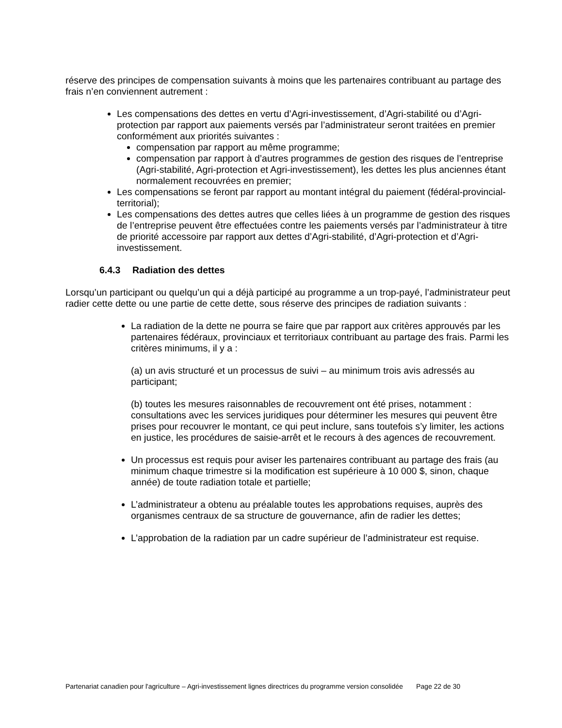réserve des principes de compensation suivants à moins que les partenaires contribuant au partage des frais n’en conviennent autrement :
Les compensations des dettes en vertu d’Agri-investissement, d’Agri-stabilité ou d’Agri-protection par rapport aux paiements versés par l’administrateur seront traitées en premier conformément aux priorités suivantes :
compensation par rapport au même programme;
compensation par rapport à d’autres programmes de gestion des risques de l’entreprise (Agri-stabilité, Agri-protection et Agri-investissement), les dettes les plus anciennes étant normalement recouvrées en premier;
Les compensations se feront par rapport au montant intégral du paiement (fédéral-provincial-territorial);
Les compensations des dettes autres que celles liées à un programme de gestion des risques de l’entreprise peuvent être effectuées contre les paiements versés par l’administrateur à titre de priorité accessoire par rapport aux dettes d’Agri-stabilité, d’Agri-protection et d’Agri-investissement.
6.4.3 Radiation des dettes
Lorsqu’un participant ou quelqu’un qui a déjà participé au programme a un trop-payé, l’administrateur peut radier cette dette ou une partie de cette dette, sous réserve des principes de radiation suivants :
La radiation de la dette ne pourra se faire que par rapport aux critères approuvés par les partenaires fédéraux, provinciaux et territoriaux contribuant au partage des frais. Parmi les critères minimums, il y a :
(a) un avis structuré et un processus de suivi – au minimum trois avis adressés au participant;
(b) toutes les mesures raisonnables de recouvrement ont été prises, notamment : consultations avec les services juridiques pour déterminer les mesures qui peuvent être prises pour recouvrer le montant, ce qui peut inclure, sans toutefois s’y limiter, les actions en justice, les procédures de saisie-arrêt et le recours à des agences de recouvrement.
Un processus est requis pour aviser les partenaires contribuant au partage des frais (au minimum chaque trimestre si la modification est supérieure à 10 000 $, sinon, chaque année) de toute radiation totale et partielle;
L’administrateur a obtenu au préalable toutes les approbations requises, auprès des organismes centraux de sa structure de gouvernance, afin de radier les dettes;
L’approbation de la radiation par un cadre supérieur de l’administrateur est requise.
Partenariat canadien pour l'agriculture – Agri-investissement lignes directrices du programme version consolidée Page 22 de 30